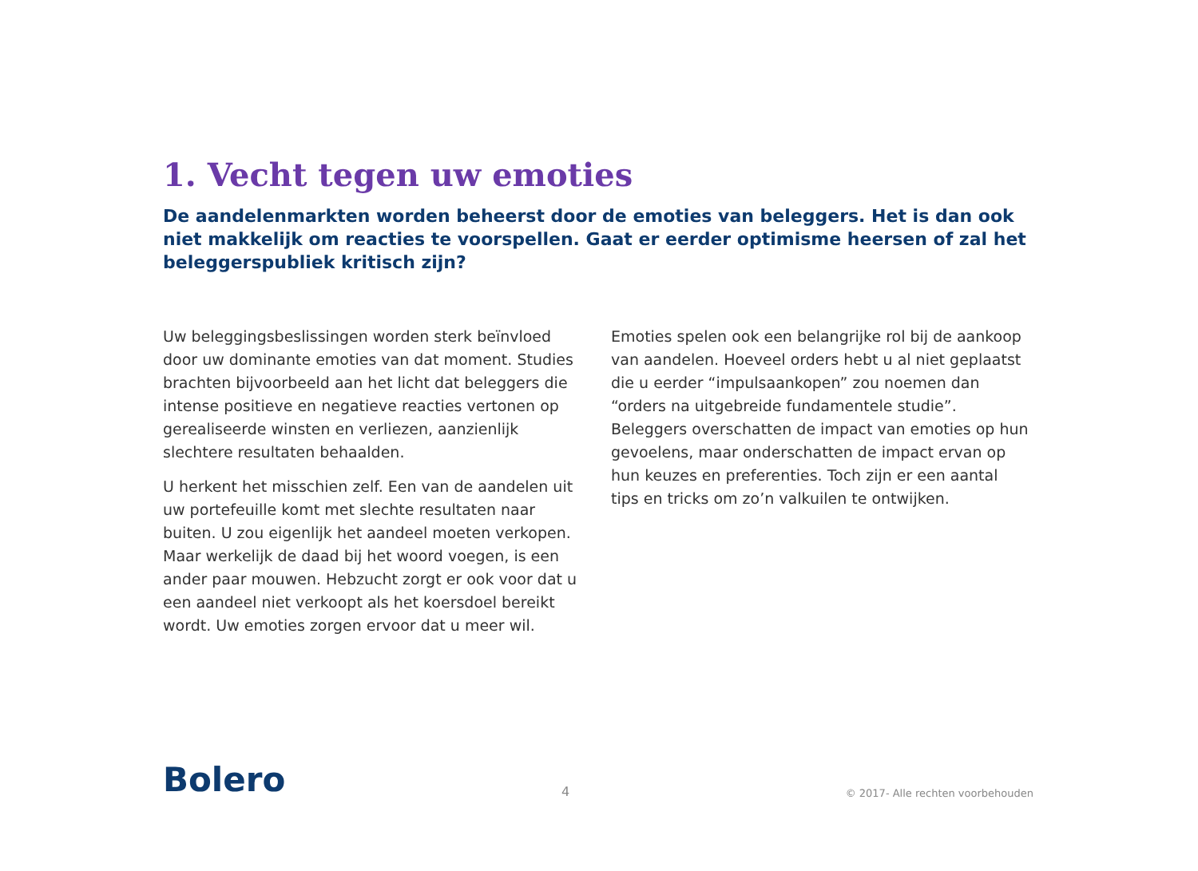1. Vecht tegen uw emoties
De aandelenmarkten worden beheerst door de emoties van beleggers. Het is dan ook niet makkelijk om reacties te voorspellen. Gaat er eerder optimisme heersen of zal het beleggerspubliek kritisch zijn?
Uw beleggingsbeslissingen worden sterk beïnvloed door uw dominante emoties van dat moment. Studies brachten bijvoorbeeld aan het licht dat beleggers die intense positieve en negatieve reacties vertonen op gerealiseerde winsten en verliezen, aanzienlijk slechtere resultaten behaalden.
U herkent het misschien zelf. Een van de aandelen uit uw portefeuille komt met slechte resultaten naar buiten. U zou eigenlijk het aandeel moeten verkopen. Maar werkelijk de daad bij het woord voegen, is een ander paar mouwen. Hebzucht zorgt er ook voor dat u een aandeel niet verkoopt als het koersdoel bereikt wordt. Uw emoties zorgen ervoor dat u meer wil.
Emoties spelen ook een belangrijke rol bij de aankoop van aandelen. Hoeveel orders hebt u al niet geplaatst die u eerder “impulsaankopen” zou noemen dan “orders na uitgebreide fundamentele studie”. Beleggers overschatten de impact van emoties op hun gevoelens, maar onderschatten de impact ervan op hun keuzes en preferenties. Toch zijn er een aantal tips en tricks om zo’n valkuilen te ontwijken.
Bolero 4 © 2017- Alle rechten voorbehouden